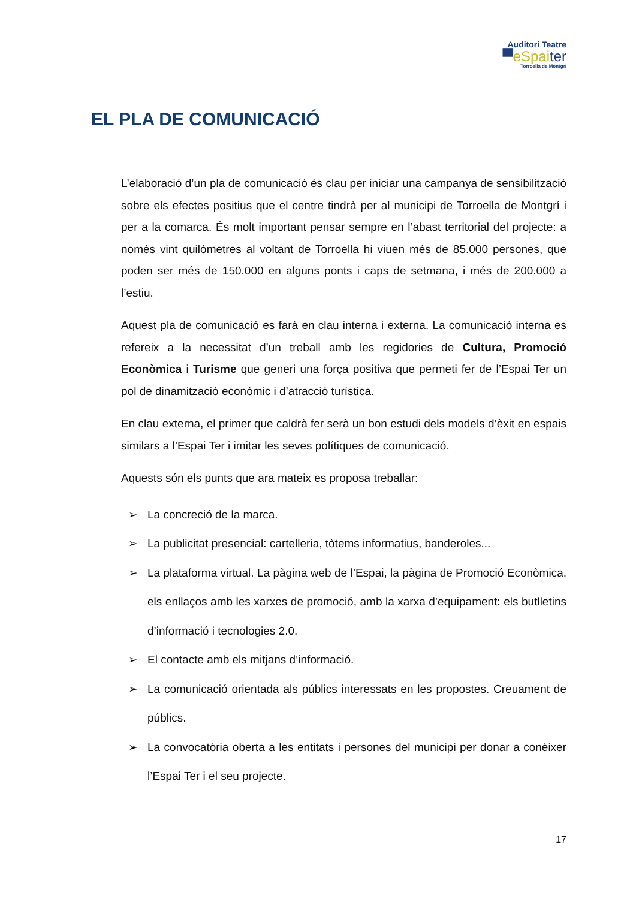Auditori Teatre
▀eSpaiter
Torroella de Montgrí
EL PLA DE COMUNICACIÓ
L’elaboració d’un pla de comunicació és clau per iniciar una campanya de sensibilització sobre els efectes positius que el centre tindrà per al municipi de Torroella de Montgrí i per a la comarca. És molt important pensar sempre en l’abast territorial del projecte: a només vint quilòmetres al voltant de Torroella hi viuen més de 85.000 persones, que poden ser més de 150.000 en alguns ponts i caps de setmana, i més de 200.000 a l’estiu.
Aquest pla de comunicació es farà en clau interna i externa. La comunicació interna es refereix a la necessitat d’un treball amb les regidories de Cultura, Promoció Econòmica i Turisme que generi una força positiva que permeti fer de l’Espai Ter un pol de dinamització econòmic i d’atracció turística.
En clau externa, el primer que caldrà fer serà un bon estudi dels models d’èxit en espais similars a l’Espai Ter i imitar les seves polítiques de comunicació.
Aquests són els punts que ara mateix es proposa treballar:
➢ La concreció de la marca.
➢ La publicitat presencial: cartelleria, tòtems informatius, banderoles...
➢ La plataforma virtual. La pàgina web de l’Espai, la pàgina de Promoció Econòmica, els enllaços amb les xarxes de promoció, amb la xarxa d’equipament: els butlletins d’informació i tecnologies 2.0.
➢ El contacte amb els mitjans d’informació.
➢ La comunicació orientada als públics interessats en les propostes. Creuament de públics.
➢ La convocatòria oberta a les entitats i persones del municipi per donar a conèixer l’Espai Ter i el seu projecte.
17